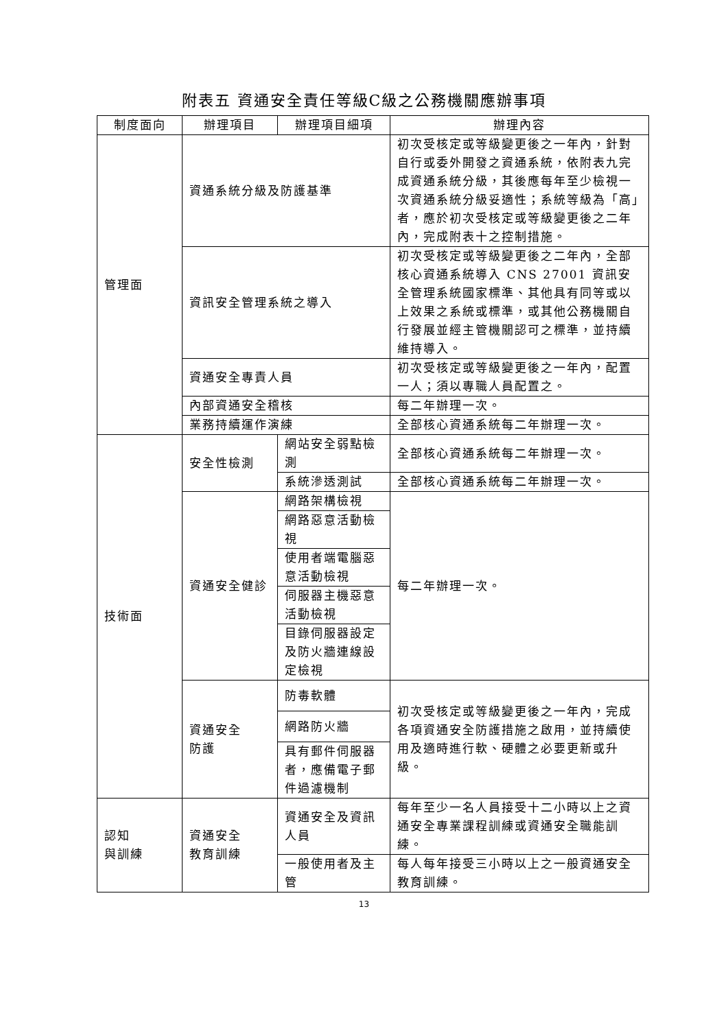附表五 資通安全責任等級C級之公務機關應辦事項
| 制度面向 | 辦理項目 | 辦理項目細項 | 辦理內容 |
| --- | --- | --- | --- |
| 管理面 | 資通系統分級及防護基準 | | 初次受核定或等級變更後之一年內，針對自行或委外開發之資通系統，依附表九完成資通系統分級，其後應每年至少檢視一次資通系統分級妥適性；系統等級為「高」者，應於初次受核定或等級變更後之二年內，完成附表十之控制措施。 |
| | 資訊安全管理系統之導入 | | 初次受核定或等級變更後之二年內，全部核心資通系統導入 CNS 27001 資訊安全管理系統國家標準、其他具有同等或以上效果之系統或標準，或其他公務機關自行發展並經主管機關認可之標準，並持續維持導入。 |
| | 資通安全專責人員 | | 初次受核定或等級變更後之一年內，配置一人；須以專職人員配置之。 |
| | 內部資通安全稽核 | | 每二年辦理一次。 |
| | 業務持續運作演練 | | 全部核心資通系統每二年辦理一次。 |
| 技術面 | 安全性檢測 | 網站安全弱點檢測 | 全部核心資通系統每二年辦理一次。 |
| | | 系統滲透測試 | 全部核心資通系統每二年辦理一次。 |
| | 資通安全健診 | 網路架構檢視 | 每二年辦理一次。 |
| | | 網路惡意活動檢視 | |
| | | 使用者端電腦惡意活動檢視 | |
| | | 伺服器主機惡意活動檢視 | |
| | | 目錄伺服器設定及防火牆連線設定檢視 | |
| | 資通安全 防護 | 防毒軟體 | 初次受核定或等級變更後之一年內，完成各項資通安全防護措施之啟用，並持續使用及適時進行軟、硬體之必要更新或升級。 |
| | | 網路防火牆 | |
| | | 具有郵件伺服器者，應備電子郵件過濾機制 | |
| 認知 與訓練 | 資通安全 教育訓練 | 資通安全及資訊人員 | 每年至少一名人員接受十二小時以上之資通安全專業課程訓練或資通安全職能訓練。 |
| | | 一般使用者及主管 | 每人每年接受三小時以上之一般資通安全教育訓練。 |
13